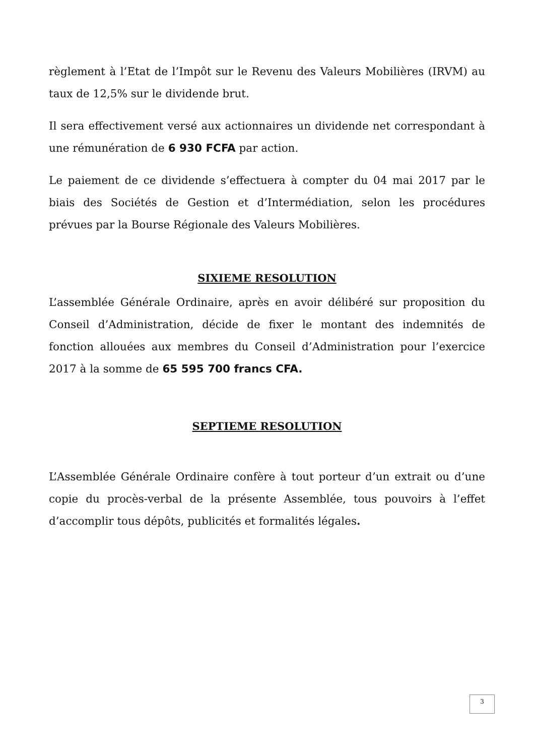règlement à l’Etat de l’Impôt sur le Revenu des Valeurs Mobilières (IRVM) au taux de 12,5% sur le dividende brut.
Il sera effectivement versé aux actionnaires un dividende net correspondant à une rémunération de 6 930 FCFA par action.
Le paiement de ce dividende s’effectuera à compter du 04 mai 2017 par le biais des Sociétés de Gestion et d’Intermédiation, selon les procédures prévues par la Bourse Régionale des Valeurs Mobilières.
SIXIEME RESOLUTION
L’assemblée Générale Ordinaire, après en avoir délibéré sur proposition du Conseil d’Administration, décide de fixer le montant des indemnités de fonction allouées aux membres du Conseil d’Administration pour l’exercice 2017 à la somme de 65 595 700 francs CFA.
SEPTIEME RESOLUTION
L’Assemblée Générale Ordinaire confère à tout porteur d’un extrait ou d’une copie du procès-verbal de la présente Assemblée, tous pouvoirs à l’effet d’accomplir tous dépôts, publicités et formalités légales.
3